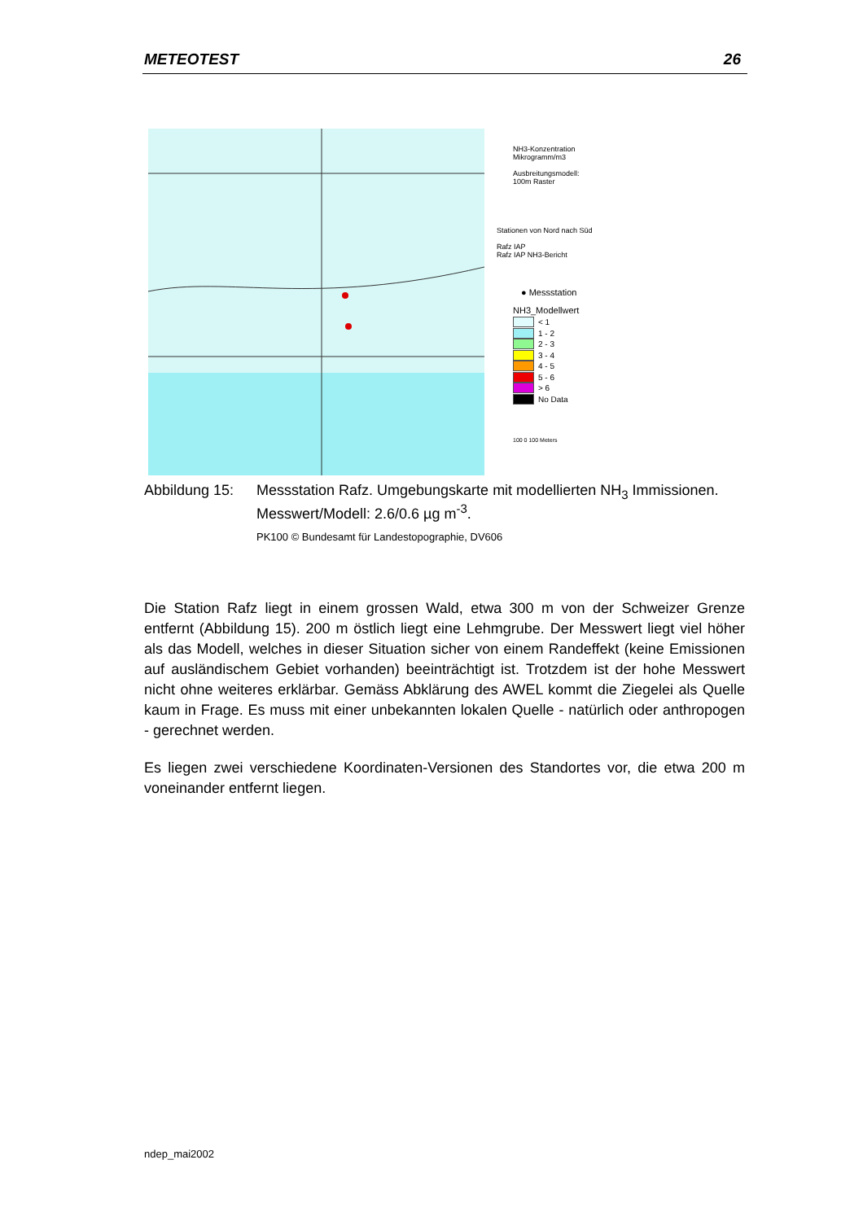METEOTEST 26
NH3-Konzentration
Mikrogramm/m3
Ausbreitungsmodell:
100m Raster
Stationen von Nord nach Süd
Rafz IAP
Rafz IAP NH3-Bericht
● Messstation
NH3_Modellwert
< 1
1 - 2
2 - 3
3 - 4
4 - 5
5 - 6
> 6
No Data
100 0 100 Meters
Abbildung 15:
Messstation Rafz. Umgebungskarte mit modellierten NH<sub>3</sub> Immissionen. Messwert/Modell: 2.6/0.6 µg m<sup>-3</sup>.
PK100 © Bundesamt für Landestopographie, DV606
Die Station Rafz liegt in einem grossen Wald, etwa 300 m von der Schweizer Grenze entfernt (Abbildung 15). 200 m östlich liegt eine Lehmgrube. Der Messwert liegt viel höher als das Modell, welches in dieser Situation sicher von einem Randeffekt (keine Emissionen auf ausländischem Gebiet vorhanden) beeinträchtigt ist. Trotzdem ist der hohe Messwert nicht ohne weiteres erklärbar. Gemäss Abklärung des AWEL kommt die Ziegelei als Quelle kaum in Frage. Es muss mit einer unbekannten lokalen Quelle - natürlich oder anthropogen - gerechnet werden.
Es liegen zwei verschiedene Koordinaten-Versionen des Standortes vor, die etwa 200 m voneinander entfernt liegen.
ndep_mai2002